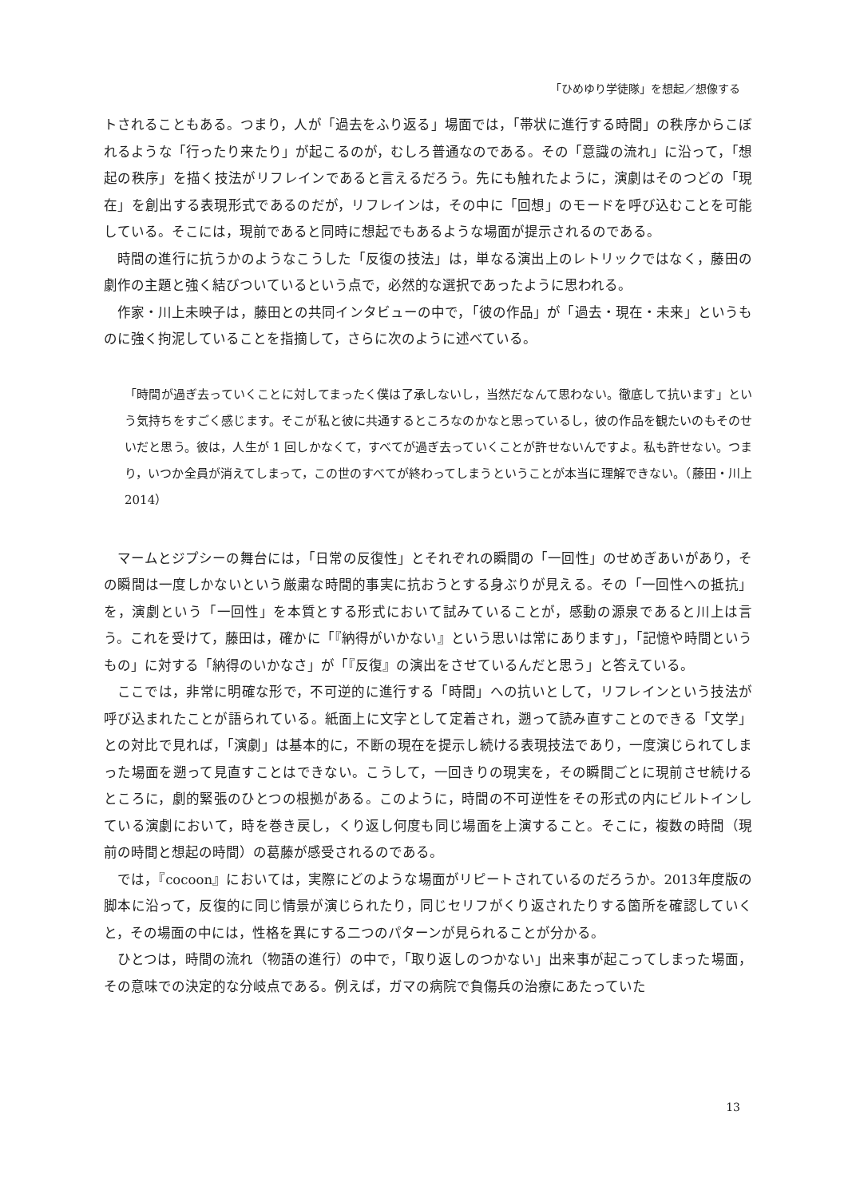「ひめゆり学徒隊」を想起／想像する
トされることもある。つまり，人が「過去をふり返る」場面では，「帯状に進行する時間」の秩序からこぼれるような「行ったり来たり」が起こるのが，むしろ普通なのである。その「意識の流れ」に沿って，「想起の秩序」を描く技法がリフレインであると言えるだろう。先にも触れたように，演劇はそのつどの「現在」を創出する表現形式であるのだが，リフレインは，その中に「回想」のモードを呼び込むことを可能している。そこには，現前であると同時に想起でもあるような場面が提示されるのである。
時間の進行に抗うかのようなこうした「反復の技法」は，単なる演出上のレトリックではなく，藤田の劇作の主題と強く結びついているという点で，必然的な選択であったように思われる。
作家・川上未映子は，藤田との共同インタビューの中で，「彼の作品」が「過去・現在・未来」というものに強く拘泥していることを指摘して，さらに次のように述べている。
「時間が過ぎ去っていくことに対してまったく僕は了承しないし，当然だなんて思わない。徹底して抗います」という気持ちをすごく感じます。そこが私と彼に共通するところなのかなと思っているし，彼の作品を観たいのもそのせいだと思う。彼は，人生が 1 回しかなくて，すべてが過ぎ去っていくことが許せないんですよ。私も許せない。つまり，いつか全員が消えてしまって，この世のすべてが終わってしまうということが本当に理解できない。（藤田・川上 2014）
マームとジプシーの舞台には，「日常の反復性」とそれぞれの瞬間の「一回性」のせめぎあいがあり，その瞬間は一度しかないという厳粛な時間的事実に抗おうとする身ぶりが見える。その「一回性への抵抗」を，演劇という「一回性」を本質とする形式において試みていることが，感動の源泉であると川上は言う。これを受けて，藤田は，確かに「『納得がいかない』という思いは常にあります」，「記憶や時間というもの」に対する「納得のいかなさ」が「『反復』の演出をさせているんだと思う」と答えている。
ここでは，非常に明確な形で，不可逆的に進行する「時間」への抗いとして，リフレインという技法が呼び込まれたことが語られている。紙面上に文字として定着され，遡って読み直すことのできる「文学」との対比で見れば，「演劇」は基本的に，不断の現在を提示し続ける表現技法であり，一度演じられてしまった場面を遡って見直すことはできない。こうして，一回きりの現実を，その瞬間ごとに現前させ続けるところに，劇的緊張のひとつの根拠がある。このように，時間の不可逆性をその形式の内にビルトインしている演劇において，時を巻き戻し，くり返し何度も同じ場面を上演すること。そこに，複数の時間（現前の時間と想起の時間）の葛藤が感受されるのである。
では，『cocoon』においては，実際にどのような場面がリピートされているのだろうか。2013年度版の脚本に沿って，反復的に同じ情景が演じられたり，同じセリフがくり返されたりする箇所を確認していくと，その場面の中には，性格を異にする二つのパターンが見られることが分かる。
ひとつは，時間の流れ（物語の進行）の中で，「取り返しのつかない」出来事が起こってしまった場面，その意味での決定的な分岐点である。例えば，ガマの病院で負傷兵の治療にあたっていた
13